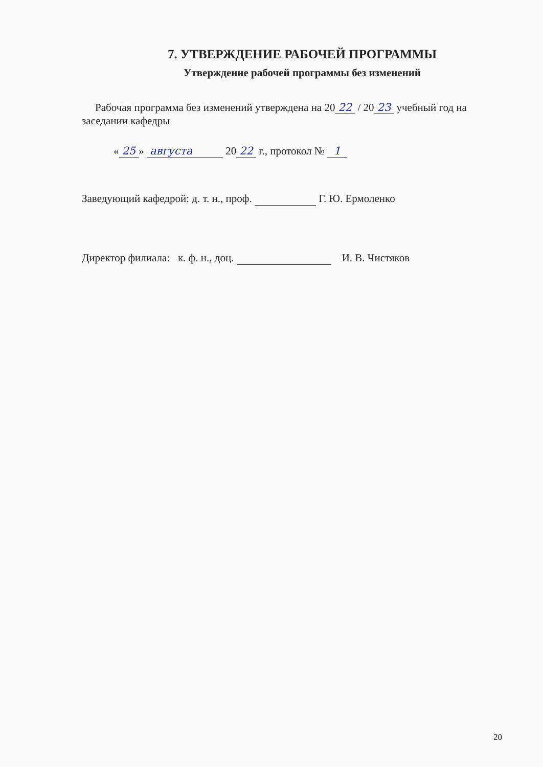7. УТВЕРЖДЕНИЕ РАБОЧЕЙ ПРОГРАММЫ
Утверждение рабочей программы без изменений
Рабочая программа без изменений утверждена на 20 22 / 20 23 учебный год на заседании кафедры
« 25 » августа 20 22 г., протокол № 1
Заведующий кафедрой: д. т. н., проф. Г. Ю. Ермоленко
Директор филиала: к. ф. н., доц. И. В. Чистяков
20